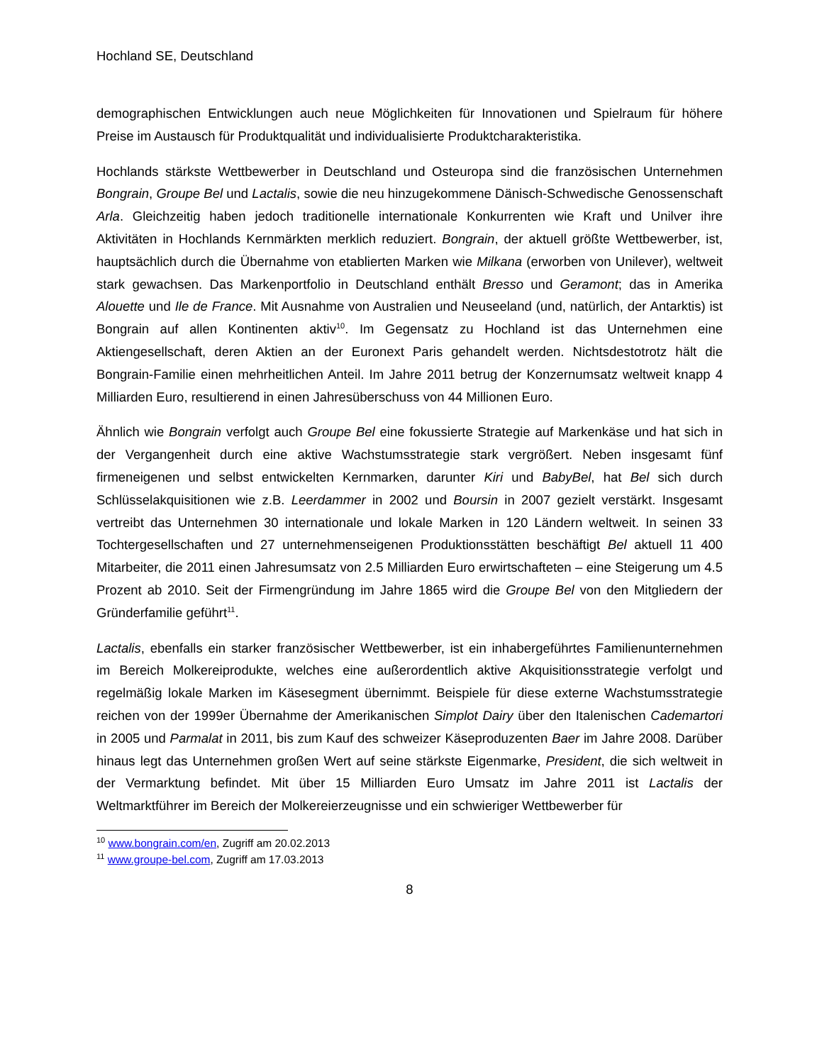Hochland SE, Deutschland
demographischen Entwicklungen auch neue Möglichkeiten für Innovationen und Spielraum für höhere Preise im Austausch für Produktqualität und individualisierte Produktcharakteristika.
Hochlands stärkste Wettbewerber in Deutschland und Osteuropa sind die französischen Unternehmen Bongrain, Groupe Bel und Lactalis, sowie die neu hinzugekommene Dänisch-Schwedische Genossenschaft Arla. Gleichzeitig haben jedoch traditionelle internationale Konkurrenten wie Kraft und Unilver ihre Aktivitäten in Hochlands Kernmärkten merklich reduziert. Bongrain, der aktuell größte Wettbewerber, ist, hauptsächlich durch die Übernahme von etablierten Marken wie Milkana (erworben von Unilever), weltweit stark gewachsen. Das Markenportfolio in Deutschland enthält Bresso und Geramont; das in Amerika Alouette und Ile de France. Mit Ausnahme von Australien und Neuseeland (und, natürlich, der Antarktis) ist Bongrain auf allen Kontinenten aktiv<sup>10</sup>. Im Gegensatz zu Hochland ist das Unternehmen eine Aktiengesellschaft, deren Aktien an der Euronext Paris gehandelt werden. Nichtsdestotrotz hält die Bongrain-Familie einen mehrheitlichen Anteil. Im Jahre 2011 betrug der Konzernumsatz weltweit knapp 4 Milliarden Euro, resultierend in einen Jahresüberschuss von 44 Millionen Euro.
Ähnlich wie Bongrain verfolgt auch Groupe Bel eine fokussierte Strategie auf Markenkäse und hat sich in der Vergangenheit durch eine aktive Wachstumsstrategie stark vergrößert. Neben insgesamt fünf firmeneigenen und selbst entwickelten Kernmarken, darunter Kiri und BabyBel, hat Bel sich durch Schlüsselakquisitionen wie z.B. Leerdammer in 2002 und Boursin in 2007 gezielt verstärkt. Insgesamt vertreibt das Unternehmen 30 internationale und lokale Marken in 120 Ländern weltweit. In seinen 33 Tochtergesellschaften und 27 unternehmenseigenen Produktionsstätten beschäftigt Bel aktuell 11 400 Mitarbeiter, die 2011 einen Jahresumsatz von 2.5 Milliarden Euro erwirtschafteten – eine Steigerung um 4.5 Prozent ab 2010. Seit der Firmengründung im Jahre 1865 wird die Groupe Bel von den Mitgliedern der Gründerfamilie geführt<sup>11</sup>.
Lactalis, ebenfalls ein starker französischer Wettbewerber, ist ein inhabergeführtes Familienunternehmen im Bereich Molkereiprodukte, welches eine außerordentlich aktive Akquisitionsstrategie verfolgt und regelmäßig lokale Marken im Käsesegment übernimmt. Beispiele für diese externe Wachstumsstrategie reichen von der 1999er Übernahme der Amerikanischen Simplot Dairy über den Italenischen Cademartori in 2005 und Parmalat in 2011, bis zum Kauf des schweizer Käseproduzenten Baer im Jahre 2008. Darüber hinaus legt das Unternehmen großen Wert auf seine stärkste Eigenmarke, President, die sich weltweit in der Vermarktung befindet. Mit über 15 Milliarden Euro Umsatz im Jahre 2011 ist Lactalis der Weltmarktführer im Bereich der Molkereierzeugnisse und ein schwieriger Wettbewerber für
<sup>10</sup> www.bongrain.com/en, Zugriff am 20.02.2013
<sup>11</sup> www.groupe-bel.com, Zugriff am 17.03.2013
8